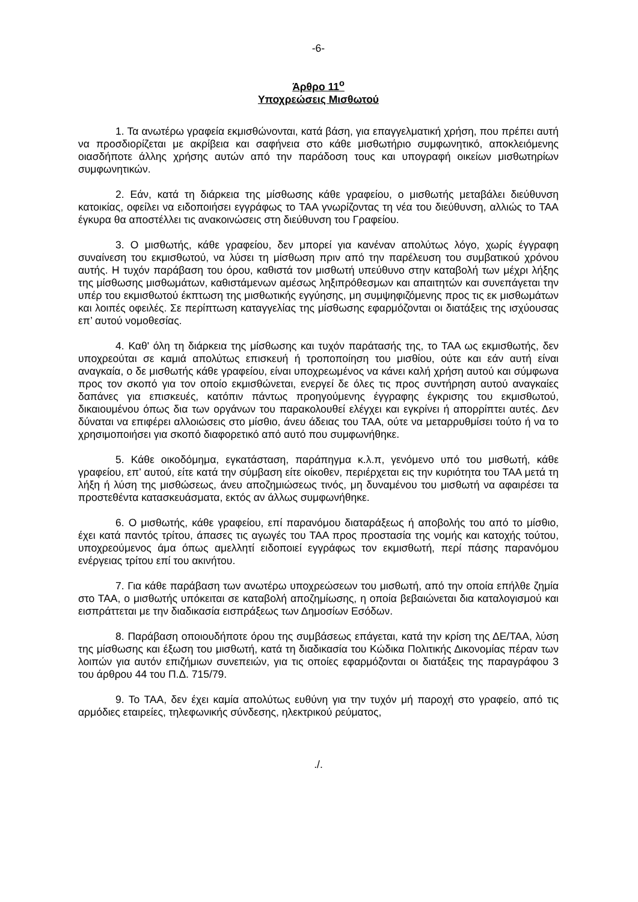-6-
Άρθρο 11<sup>ο</sup>
Υποχρεώσεις Μισθωτού
1. Τα ανωτέρω γραφεία εκμισθώνονται, κατά βάση, για επαγγελματική χρήση, που πρέπει αυτή να προσδιορίζεται με ακρίβεια και σαφήνεια στο κάθε μισθωτήριο συμφωνητικό, αποκλειόμενης οιασδήποτε άλλης χρήσης αυτών από την παράδοση τους και υπογραφή οικείων μισθωτηρίων συμφωνητικών.
2. Εάν, κατά τη διάρκεια της μίσθωσης κάθε γραφείου, ο μισθωτής μεταβάλει διεύθυνση κατοικίας, οφείλει να ειδοποιήσει εγγράφως το ΤΑΑ γνωρίζοντας τη νέα του διεύθυνση, αλλιώς το ΤΑΑ έγκυρα θα αποστέλλει τις ανακοινώσεις στη διεύθυνση του Γραφείου.
3. Ο μισθωτής, κάθε γραφείου, δεν μπορεί για κανέναν απολύτως λόγο, χωρίς έγγραφη συναίνεση του εκμισθωτού, να λύσει τη μίσθωση πριν από την παρέλευση του συμβατικού χρόνου αυτής. Η τυχόν παράβαση του όρου, καθιστά τον μισθωτή υπεύθυνο στην καταβολή των μέχρι λήξης της μίσθωσης μισθωμάτων, καθιστάμενων αμέσως ληξιπρόθεσμων και απαιτητών και συνεπάγεται την υπέρ του εκμισθωτού έκπτωση της μισθωτικής εγγύησης, μη συμψηφιζόμενης προς τις εκ μισθωμάτων και λοιπές οφειλές. Σε περίπτωση καταγγελίας της μίσθωσης εφαρμόζονται οι διατάξεις της ισχύουσας επ’ αυτού νομοθεσίας.
4. Καθ' όλη τη διάρκεια της μίσθωσης και τυχόν παράτασής της, το ΤΑΑ ως εκμισθωτής, δεν υποχρεούται σε καμιά απολύτως επισκευή ή τροποποίηση του μισθίου, ούτε και εάν αυτή είναι αναγκαία, ο δε μισθωτής κάθε γραφείου, είναι υποχρεωμένος να κάνει καλή χρήση αυτού και σύμφωνα προς τον σκοπό για τον οποίο εκμισθώνεται, ενεργεί δε όλες τις προς συντήρηση αυτού αναγκαίες δαπάνες για επισκευές, κατόπιν πάντως προηγούμενης έγγραφης έγκρισης του εκμισθωτού, δικαιουμένου όπως δια των οργάνων του παρακολουθεί ελέγχει και εγκρίνει ή απορρίπτει αυτές. Δεν δύναται να επιφέρει αλλοιώσεις στο μίσθιο, άνευ άδειας του ΤΑΑ, ούτε να μεταρρυθμίσει τούτο ή να το χρησιμοποιήσει για σκοπό διαφορετικό από αυτό που συμφωνήθηκε.
5. Κάθε οικοδόμημα, εγκατάσταση, παράπηγμα κ.λ.π, γενόμενο υπό του μισθωτή, κάθε γραφείου, επ’ αυτού, είτε κατά την σύμβαση είτε οίκοθεν, περιέρχεται εις την κυριότητα του ΤΑΑ μετά τη λήξη ή λύση της μισθώσεως, άνευ αποζημιώσεως τινός, μη δυναμένου του μισθωτή να αφαιρέσει τα προστεθέντα κατασκευάσματα, εκτός αν άλλως συμφωνήθηκε.
6. Ο μισθωτής, κάθε γραφείου, επί παρανόμου διαταράξεως ή αποβολής του από το μίσθιο, έχει κατά παντός τρίτου, άπασες τις αγωγές του ΤΑΑ προς προστασία της νομής και κατοχής τούτου, υποχρεούμενος άμα όπως αμελλητί ειδοποιεί εγγράφως τον εκμισθωτή, περί πάσης παρανόμου ενέργειας τρίτου επί του ακινήτου.
7. Για κάθε παράβαση των ανωτέρω υποχρεώσεων του μισθωτή, από την οποία επήλθε ζημία στο ΤΑΑ, ο μισθωτής υπόκειται σε καταβολή αποζημίωσης, η οποία βεβαιώνεται δια καταλογισμού και εισπράττεται με την διαδικασία εισπράξεως των Δημοσίων Εσόδων.
8. Παράβαση οποιουδήποτε όρου της συμβάσεως επάγεται, κατά την κρίση της ΔΕ/ΤΑΑ, λύση της μίσθωσης και έξωση του μισθωτή, κατά τη διαδικασία του Κώδικα Πολιτικής Δικονομίας πέραν των λοιπών για αυτόν επιζήμιων συνεπειών, για τις οποίες εφαρμόζονται οι διατάξεις της παραγράφου 3 του άρθρου 44 του Π.Δ. 715/79.
9. Το ΤΑΑ, δεν έχει καμία απολύτως ευθύνη για την τυχόν μή παροχή στο γραφείο, από τις αρμόδιες εταιρείες, τηλεφωνικής σύνδεσης, ηλεκτρικού ρεύματος,
./.